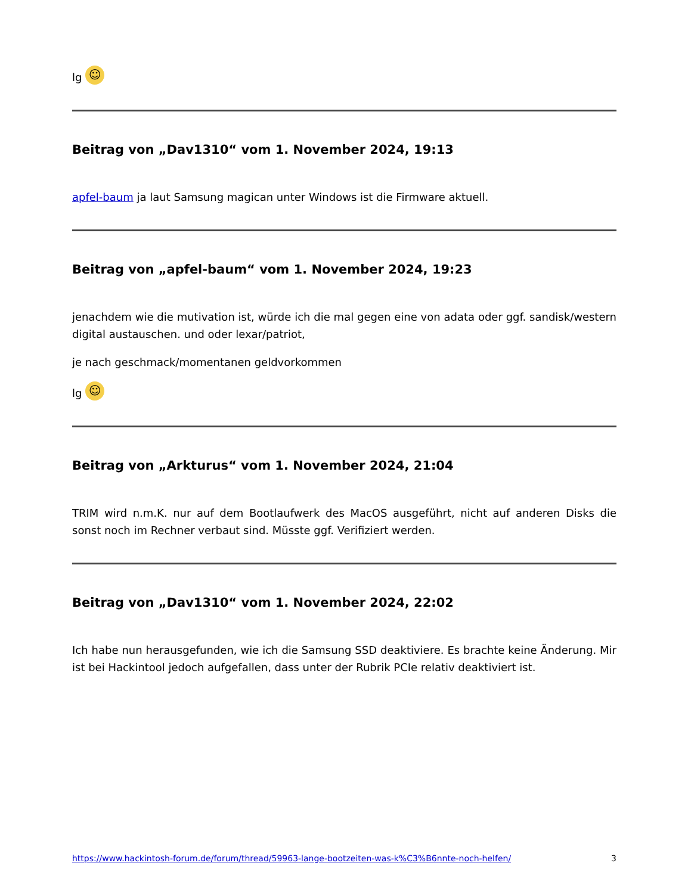lg ☺
Beitrag von „Dav1310“ vom 1. November 2024, 19:13
apfel-baum ja laut Samsung magican unter Windows ist die Firmware aktuell.
Beitrag von „apfel-baum“ vom 1. November 2024, 19:23
jenachdem wie die mutivation ist, würde ich die mal gegen eine von adata oder ggf. sandisk/western digital austauschen. und oder lexar/patriot,
je nach geschmack/momentanen geldvorkommen
lg ☺
Beitrag von „Arkturus“ vom 1. November 2024, 21:04
TRIM wird n.m.K. nur auf dem Bootlaufwerk des MacOS ausgeführt, nicht auf anderen Disks die sonst noch im Rechner verbaut sind. Müsste ggf. Verifiziert werden.
Beitrag von „Dav1310“ vom 1. November 2024, 22:02
Ich habe nun herausgefunden, wie ich die Samsung SSD deaktiviere. Es brachte keine Änderung. Mir ist bei Hackintool jedoch aufgefallen, dass unter der Rubrik PCIe relativ deaktiviert ist.
https://www.hackintosh-forum.de/forum/thread/59963-lange-bootzeiten-was-k%C3%B6nnte-noch-helfen/ 3